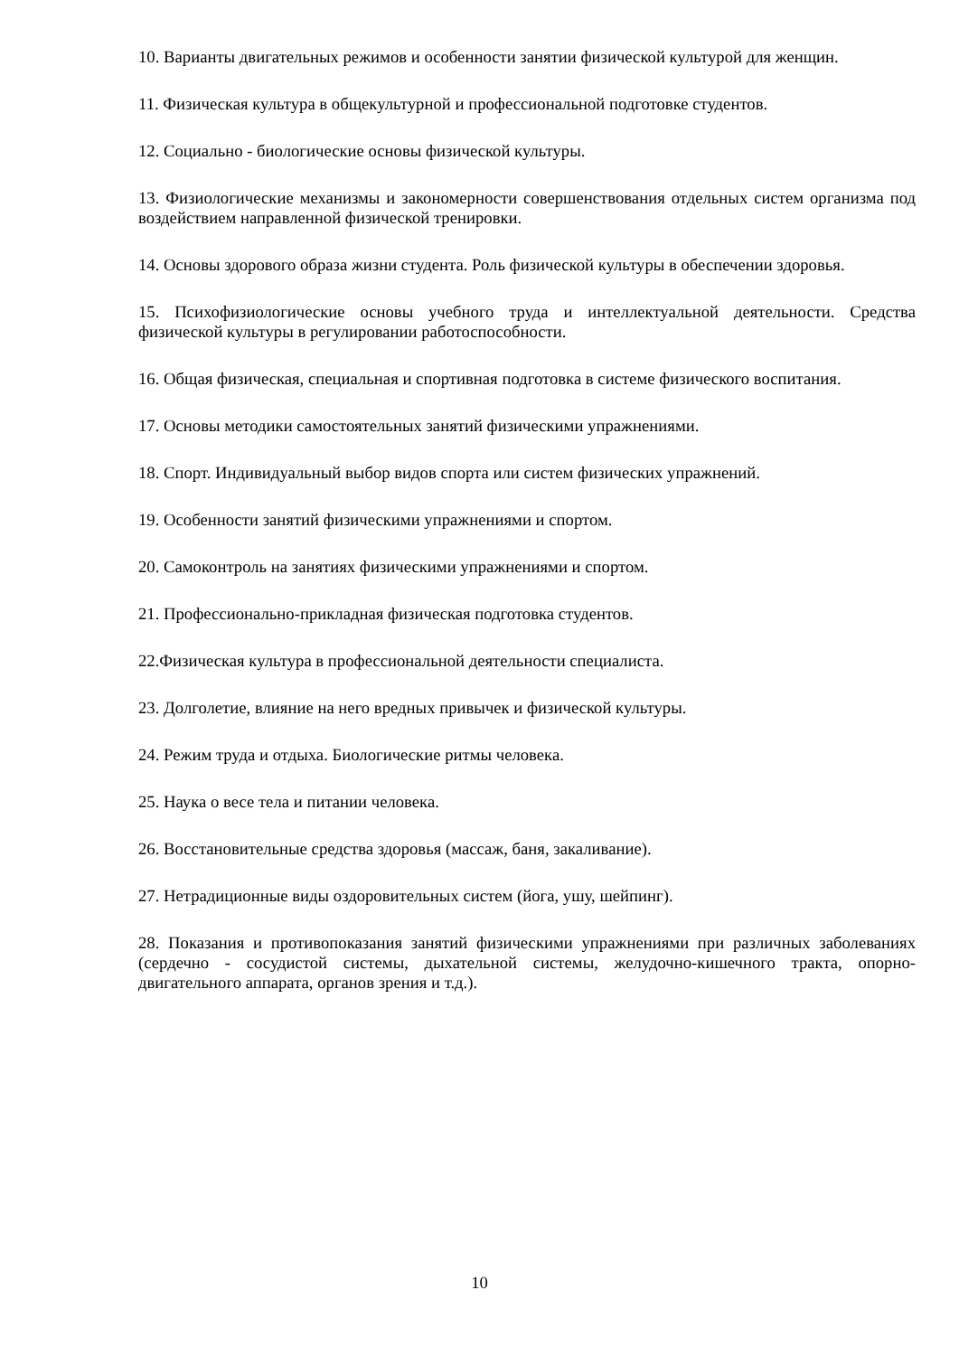10. Варианты двигательных режимов и особенности занятии физической культурой для женщин.
11. Физическая культура в общекультурной и профессиональной подготовке студентов.
12. Социально - биологические основы физической культуры.
13. Физиологические механизмы и закономерности совершенствования отдельных систем организма под воздействием направленной физической тренировки.
14. Основы здорового образа жизни студента. Роль физической культуры в обеспечении здоровья.
15. Психофизиологические основы учебного труда и интеллектуальной деятельности. Средства физической культуры в регулировании работоспособности.
16. Общая физическая, специальная и спортивная подготовка в системе физического воспитания.
17. Основы методики самостоятельных занятий физическими упражнениями.
18. Спорт. Индивидуальный выбор видов спорта или систем физических упражнений.
19. Особенности занятий физическими упражнениями и спортом.
20. Самоконтроль на занятиях физическими упражнениями и спортом.
21. Профессионально-прикладная физическая подготовка студентов.
22.Физическая культура в профессиональной деятельности специалиста.
23. Долголетие, влияние на него вредных привычек и физической культуры.
24. Режим труда и отдыха. Биологические ритмы человека.
25. Наука о весе тела и питании человека.
26. Восстановительные средства здоровья (массаж, баня, закаливание).
27. Нетрадиционные виды оздоровительных систем (йога, ушу, шейпинг).
28. Показания и противопоказания занятий физическими упражнениями при различных заболеваниях (сердечно - сосудистой системы, дыхательной системы, желудочно-кишечного тракта, опорно-двигательного аппарата, органов зрения и т.д.).
10